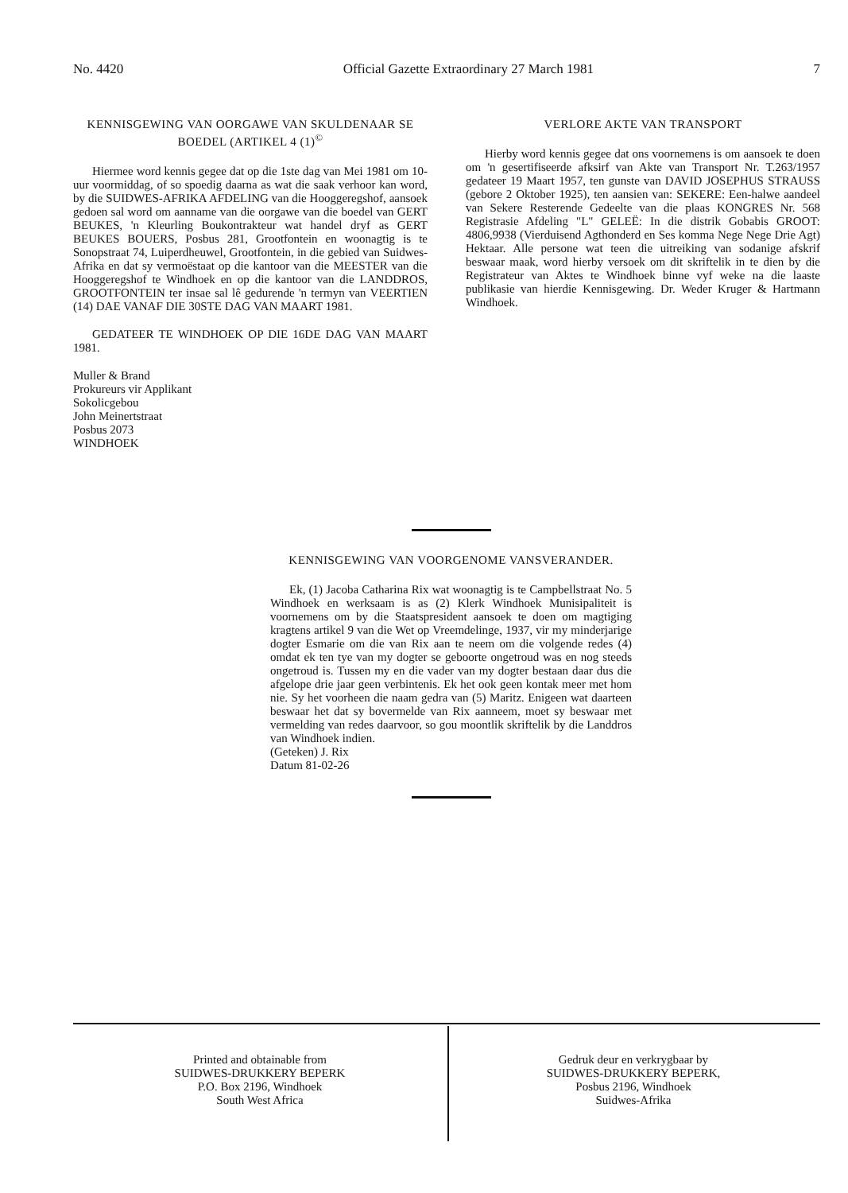No. 4420 Official Gazette Extraordinary 27 March 1981 7
KENNISGEWING VAN OORGAWE VAN SKULDENAAR SE BOEDEL (ARTIKEL 4 (1)<sup>©</sup>
Hiermee word kennis gegee dat op die 1ste dag van Mei 1981 om 10-uur voormiddag, of so spoedig daarna as wat die saak verhoor kan word, by die SUIDWES-AFRIKA AFDELING van die Hooggeregshof, aansoek gedoen sal word om aanname van die oorgawe van die boedel van GERT BEUKES, 'n Kleurling Boukontrakteur wat handel dryf as GERT BEUKES BOUERS, Posbus 281, Grootfontein en woonagtig is te Sonopstraat 74, Luiperdheuwel, Grootfontein, in die gebied van Suidwes-Afrika en dat sy vermoëstaat op die kantoor van die MEESTER van die Hooggeregshof te Windhoek en op die kantoor van die LANDDROS, GROOTFONTEIN ter insae sal lê gedurende 'n termyn van VEERTIEN (14) DAE VANAF DIE 30STE DAG VAN MAART 1981.
GEDATEER TE WINDHOEK OP DIE 16DE DAG VAN MAART 1981.
Muller & Brand
Prokureurs vir Applikant
Sokolicgebou
John Meinertstraat
Posbus 2073
WINDHOEK
VERLORE AKTE VAN TRANSPORT
Hierby word kennis gegee dat ons voornemens is om aansoek te doen om 'n gesertifiseerde afksirf van Akte van Transport Nr. T.263/1957 gedateer 19 Maart 1957, ten gunste van DAVID JOSEPHUS STRAUSS (gebore 2 Oktober 1925), ten aansien van: SEKERE: Een-halwe aandeel van Sekere Resterende Gedeelte van die plaas KONGRES Nr. 568 Registrasie Afdeling "L" GELEË: In die distrik Gobabis GROOT: 4806,9938 (Vierduisend Agthonderd en Ses komma Nege Nege Drie Agt) Hektaar. Alle persone wat teen die uitreiking van sodanige afskrif beswaar maak, word hierby versoek om dit skriftelik in te dien by die Registrateur van Aktes te Windhoek binne vyf weke na die laaste publikasie van hierdie Kennisgewing. Dr. Weder Kruger & Hartmann Windhoek.
KENNISGEWING VAN VOORGENOME VANSVERANDER.
Ek, (1) Jacoba Catharina Rix wat woonagtig is te Campbellstraat No. 5 Windhoek en werksaam is as (2) Klerk Windhoek Munisipaliteit is voornemens om by die Staatspresident aansoek te doen om magtiging kragtens artikel 9 van die Wet op Vreemdelinge, 1937, vir my minderjarige dogter Esmarie om die van Rix aan te neem om die volgende redes (4) omdat ek ten tye van my dogter se geboorte ongetroud was en nog steeds ongetroud is. Tussen my en die vader van my dogter bestaan daar dus die afgelope drie jaar geen verbintenis. Ek het ook geen kontak meer met hom nie. Sy het voorheen die naam gedra van (5) Maritz. Enigeen wat daarteen beswaar het dat sy bovermelde van Rix aanneem, moet sy beswaar met vermelding van redes daarvoor, so gou moontlik skriftelik by die Landdros van Windhoek indien.
(Geteken) J. Rix
Datum 81-02-26
Printed and obtainable from
SUIDWES-DRUKKERY BEPERK
P.O. Box 2196, Windhoek
South West Africa
Gedruk deur en verkrygbaar by
SUIDWES-DRUKKERY BEPERK,
Posbus 2196, Windhoek
Suidwes-Afrika